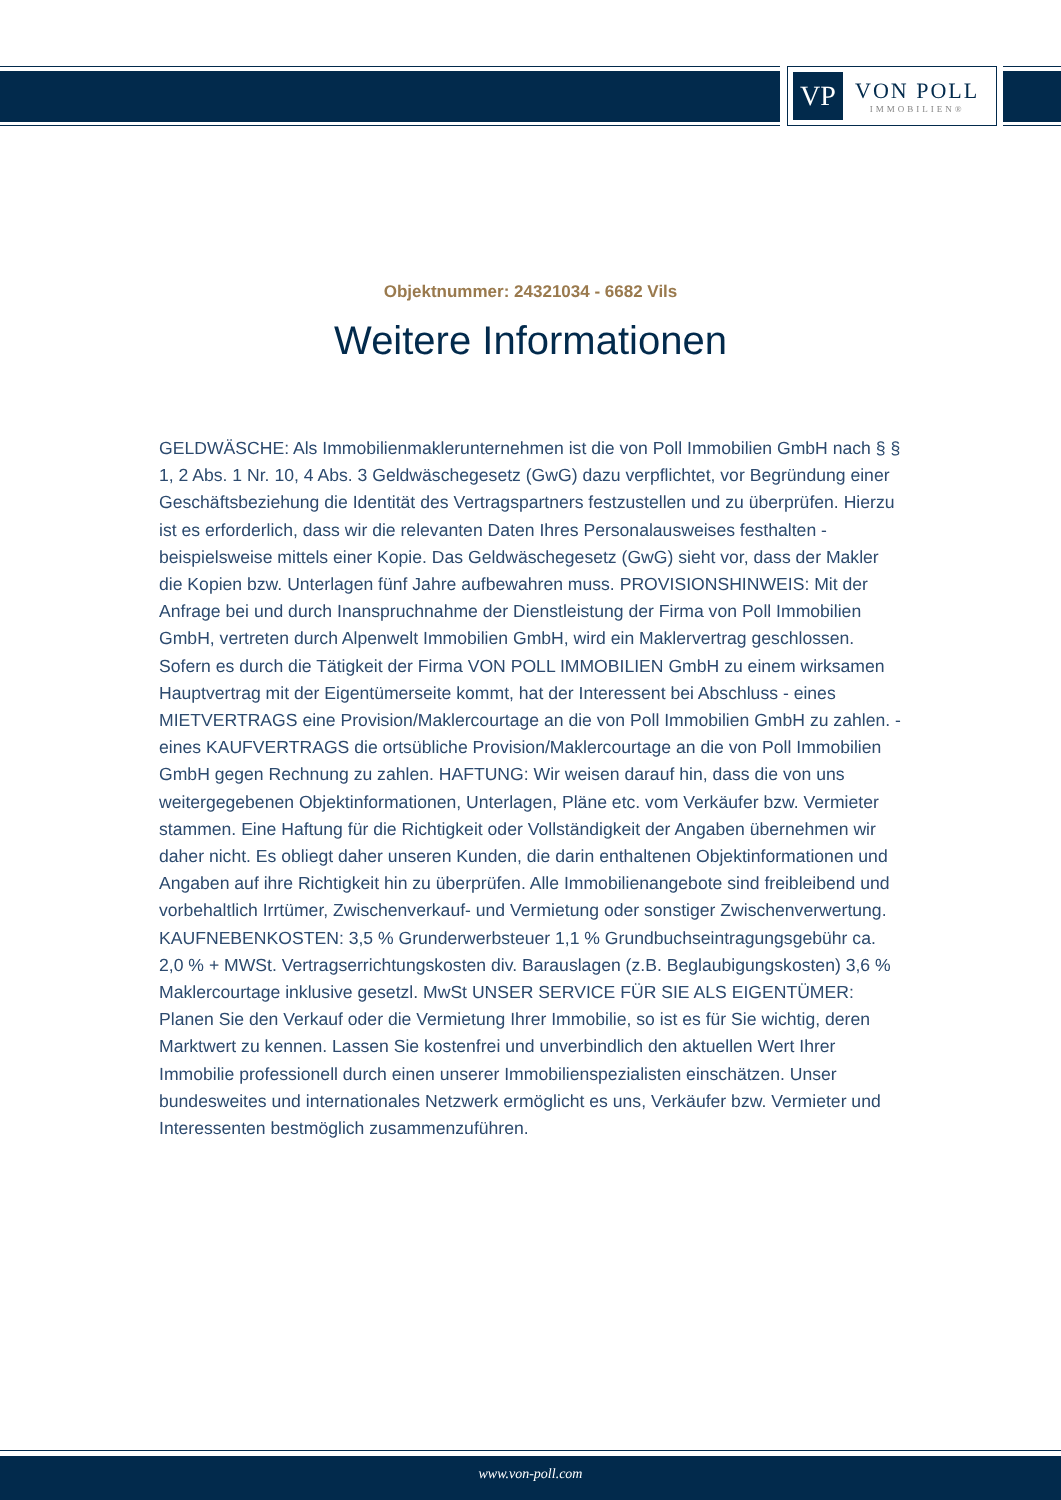VP
VON POLL
IMMOBILIEN®
Objektnummer: 24321034 - 6682 Vils
Weitere Informationen
GELDWÄSCHE: Als Immobilienmaklerunternehmen ist die von Poll Immobilien GmbH nach § § 1, 2 Abs. 1 Nr. 10, 4 Abs. 3 Geldwäschegesetz (GwG) dazu verpflichtet, vor Begründung einer Geschäftsbeziehung die Identität des Vertragspartners festzustellen und zu überprüfen. Hierzu ist es erforderlich, dass wir die relevanten Daten Ihres Personalausweises festhalten - beispielsweise mittels einer Kopie. Das Geldwäschegesetz (GwG) sieht vor, dass der Makler die Kopien bzw. Unterlagen fünf Jahre aufbewahren muss. PROVISIONSHINWEIS: Mit der Anfrage bei und durch Inanspruchnahme der Dienstleistung der Firma von Poll Immobilien GmbH, vertreten durch Alpenwelt Immobilien GmbH, wird ein Maklervertrag geschlossen. Sofern es durch die Tätigkeit der Firma VON POLL IMMOBILIEN GmbH zu einem wirksamen Hauptvertrag mit der Eigentümerseite kommt, hat der Interessent bei Abschluss - eines MIETVERTRAGS eine Provision/Maklercourtage an die von Poll Immobilien GmbH zu zahlen. - eines KAUFVERTRAGS die ortsübliche Provision/Maklercourtage an die von Poll Immobilien GmbH gegen Rechnung zu zahlen. HAFTUNG: Wir weisen darauf hin, dass die von uns weitergegebenen Objektinformationen, Unterlagen, Pläne etc. vom Verkäufer bzw. Vermieter stammen. Eine Haftung für die Richtigkeit oder Vollständigkeit der Angaben übernehmen wir daher nicht. Es obliegt daher unseren Kunden, die darin enthaltenen Objektinformationen und Angaben auf ihre Richtigkeit hin zu überprüfen. Alle Immobilienangebote sind freibleibend und vorbehaltlich Irrtümer, Zwischenverkauf- und Vermietung oder sonstiger Zwischenverwertung. KAUFNEBENKOSTEN: 3,5 % Grunderwerbsteuer 1,1 % Grundbuchseintragungsgebühr ca. 2,0 % + MWSt. Vertragserrichtungskosten div. Barauslagen (z.B. Beglaubigungskosten) 3,6 % Maklercourtage inklusive gesetzl. MwSt UNSER SERVICE FÜR SIE ALS EIGENTÜMER: Planen Sie den Verkauf oder die Vermietung Ihrer Immobilie, so ist es für Sie wichtig, deren Marktwert zu kennen. Lassen Sie kostenfrei und unverbindlich den aktuellen Wert Ihrer Immobilie professionell durch einen unserer Immobilienspezialisten einschätzen. Unser bundesweites und internationales Netzwerk ermöglicht es uns, Verkäufer bzw. Vermieter und Interessenten bestmöglich zusammenzuführen.
www.von-poll.com